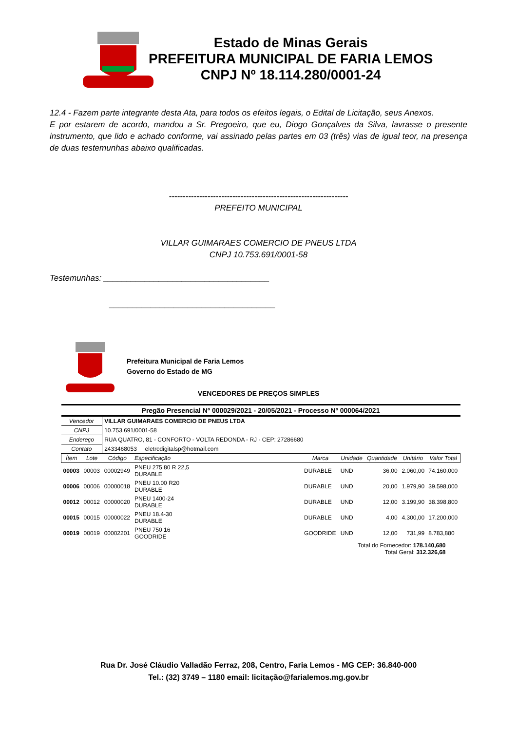Estado de Minas Gerais
PREFEITURA MUNICIPAL DE FARIA LEMOS
CNPJ Nº 18.114.280/0001-24
12.4 - Fazem parte integrante desta Ata, para todos os efeitos legais, o Edital de Licitação, seus Anexos.
E por estarem de acordo, mandou a Sr. Pregoeiro, que eu, Diogo Gonçalves da Silva, lavrasse o presente instrumento, que lido e achado conforme, vai assinado pelas partes em 03 (três) vias de igual teor, na presença de duas testemunhas abaixo qualificadas.
-----------------------------------------------------------------
PREFEITO MUNICIPAL
VILLAR GUIMARAES COMERCIO DE PNEUS LTDA
CNPJ 10.753.691/0001-58
Testemunhas: ____________________________________
____________________________________
Prefeitura Municipal de Faria Lemos
Governo do Estado de MG
VENCEDORES DE PREÇOS SIMPLES
| Pregão Presencial Nº 000029/2021 - 20/05/2021 - Processo Nº 000064/2021 | | | | | | | | |
| --- | --- | --- | --- | --- | --- | --- | --- | --- |
| Vencedor | | VILLAR GUIMARAES COMERCIO DE PNEUS LTDA | | | | | | |
| CNPJ | | 10.753.691/0001-58 | | | | | | |
| Endereço | | RUA QUATRO, 81 - CONFORTO - VOLTA REDONDA - RJ - CEP: 27286680 | | | | | | |
| Contato | | 2433468053 eletrodigitalsp@hotmail.com | | | | | | |
| Ítem | Lote | Código | Especificação | Marca | Unidade | Quantidade | Unitário | Valor Total |
| 00003 | 00003 | 00002949 | PNEU 275 80 R 22,5 DURABLE | DURABLE | UND | 36,00 | 2.060,00 | 74.160,000 |
| 00006 | 00006 | 00000018 | PNEU 10.00 R20 DURABLE | DURABLE | UND | 20,00 | 1.979,90 | 39.598,000 |
| 00012 | 00012 | 00000020 | PNEU 1400-24 DURABLE | DURABLE | UND | 12,00 | 3.199,90 | 38.398,800 |
| 00015 | 00015 | 00000022 | PNEU 18.4-30 DURABLE | DURABLE | UND | 4,00 | 4.300,00 | 17.200,000 |
| 00019 | 00019 | 00002201 | PNEU 750 16 GOODRIDE | GOODRIDE | UND | 12,00 | 731,99 | 8.783,880 |
| Total do Fornecedor: 178.140,680 Total Geral: 312.326,68 | | | | | | | | |
Rua Dr. José Cláudio Valladão Ferraz, 208, Centro, Faria Lemos - MG CEP: 36.840-000
Tel.: (32) 3749 – 1180 email: licitação@farialemos.mg.gov.br